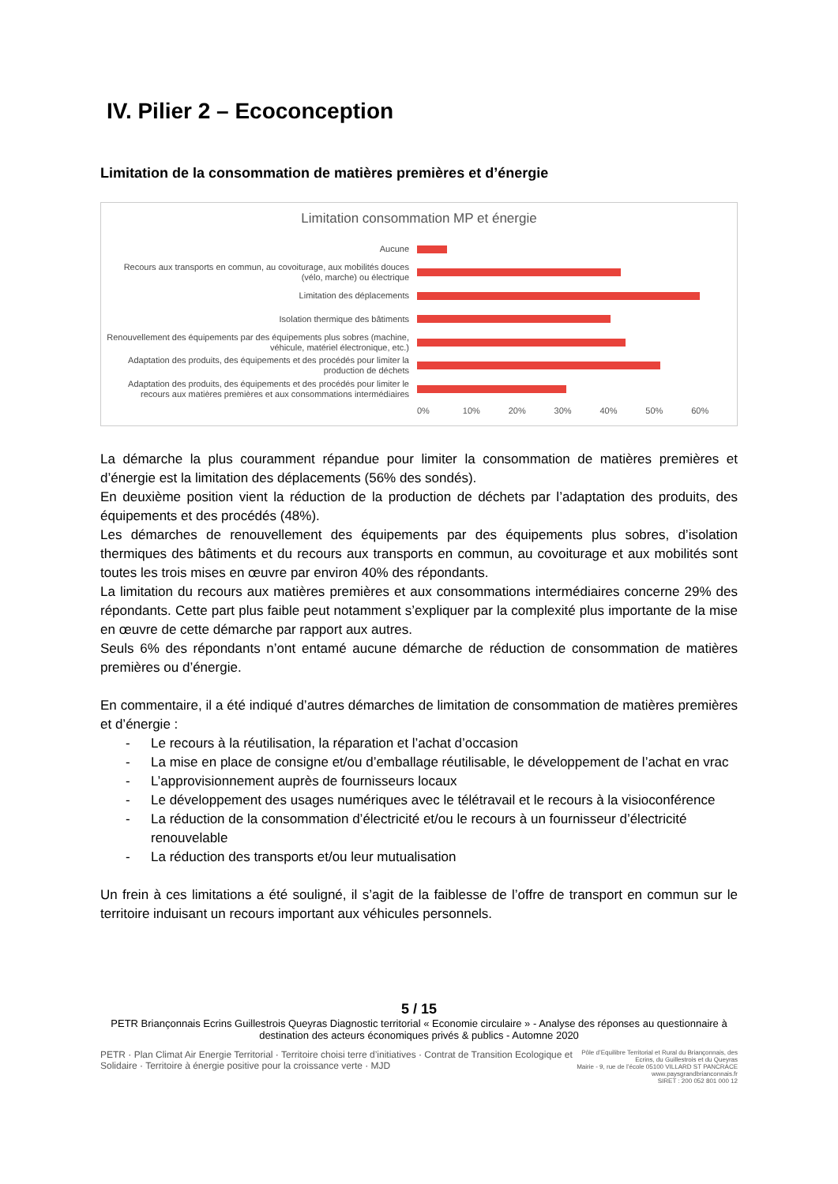IV. Pilier 2 – Ecoconception
Limitation de la consommation de matières premières et d’énergie
Limitation consommation MP et énergie
Aucune
Recours aux transports en commun, au covoiturage, aux mobilités douces (vélo, marche) ou électrique
Limitation des déplacements
Isolation thermique des bâtiments
Renouvellement des équipements par des équipements plus sobres (machine, véhicule, matériel électronique, etc.)
Adaptation des produits, des équipements et des procédés pour limiter la production de déchets
Adaptation des produits, des équipements et des procédés pour limiter le recours aux matières premières et aux consommations intermédiaires
0% 10% 20% 30% 40% 50% 60%
La démarche la plus couramment répandue pour limiter la consommation de matières premières et d’énergie est la limitation des déplacements (56% des sondés).
En deuxième position vient la réduction de la production de déchets par l’adaptation des produits, des équipements et des procédés (48%).
Les démarches de renouvellement des équipements par des équipements plus sobres, d’isolation thermiques des bâtiments et du recours aux transports en commun, au covoiturage et aux mobilités sont toutes les trois mises en œuvre par environ 40% des répondants.
La limitation du recours aux matières premières et aux consommations intermédiaires concerne 29% des répondants. Cette part plus faible peut notamment s’expliquer par la complexité plus importante de la mise en œuvre de cette démarche par rapport aux autres.
Seuls 6% des répondants n’ont entamé aucune démarche de réduction de consommation de matières premières ou d’énergie.
En commentaire, il a été indiqué d’autres démarches de limitation de consommation de matières premières et d’énergie :
- Le recours à la réutilisation, la réparation et l’achat d’occasion
- La mise en place de consigne et/ou d’emballage réutilisable, le développement de l’achat en vrac
- L’approvisionnement auprès de fournisseurs locaux
- Le développement des usages numériques avec le télétravail et le recours à la visioconférence
- La réduction de la consommation d’électricité et/ou le recours à un fournisseur d’électricité renouvelable
- La réduction des transports et/ou leur mutualisation
Un frein à ces limitations a été souligné, il s’agit de la faiblesse de l’offre de transport en commun sur le territoire induisant un recours important aux véhicules personnels.
5 / 15
PETR Briançonnais Ecrins Guillestrois Queyras Diagnostic territorial « Economie circulaire » - Analyse des réponses au questionnaire à destination des acteurs économiques privés & publics - Automne 2020
PETR · Plan Climat Air Energie Territorial · Territoire choisi terre d’initiatives · Contrat de Transition Ecologique et Solidaire · Territoire à énergie positive pour la croissance verte · MJD
Pôle d’Equilibre Territorial et Rural du Briançonnais, des Ecrins, du Guillestrois et du Queyras
Mairie - 9, rue de l’école 05100 VILLARD ST PANCRACE
www.paysgrandbrianconnais.fr
SIRET : 200 052 801 000 12